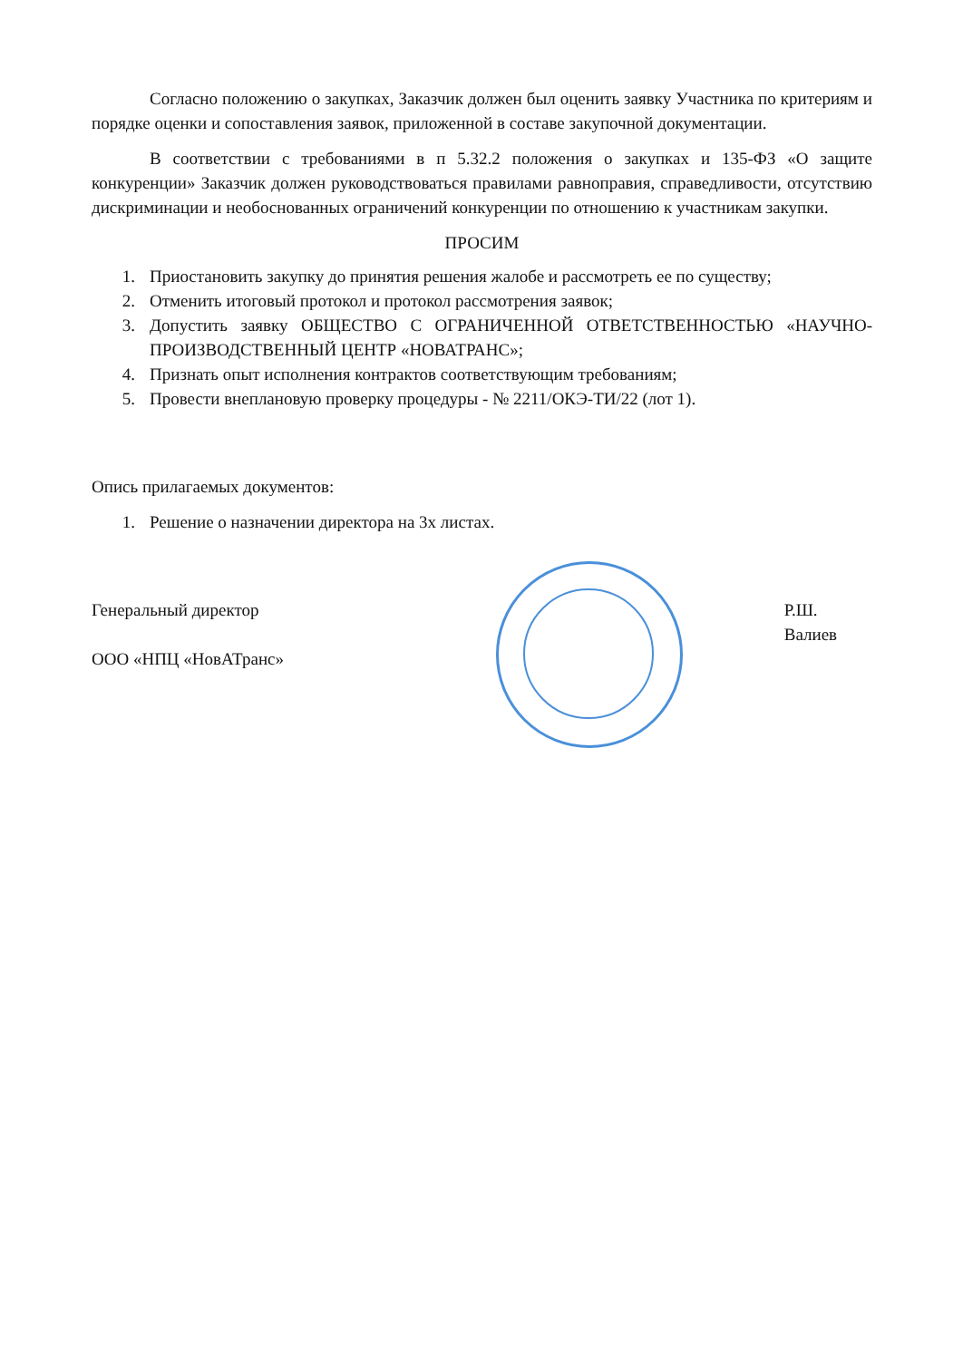Согласно положению о закупках, Заказчик должен был оценить заявку Участника по критериям и порядке оценки и сопоставления заявок, приложенной в составе закупочной документации.
В соответствии с требованиями в п 5.32.2 положения о закупках и 135-ФЗ «О защите конкуренции» Заказчик должен руководствоваться правилами равноправия, справедливости, отсутствию дискриминации и необоснованных ограничений конкуренции по отношению к участникам закупки.
ПРОСИМ
1. Приостановить закупку до принятия решения жалобе и рассмотреть ее по существу;
2. Отменить итоговый протокол и протокол рассмотрения заявок;
3. Допустить заявку ОБЩЕСТВО С ОГРАНИЧЕННОЙ ОТВЕТСТВЕННОСТЬЮ «НАУЧНО-ПРОИЗВОДСТВЕННЫЙ ЦЕНТР «НОВАТРАНС»;
4. Признать опыт исполнения контрактов соответствующим требованиям;
5. Провести внеплановую проверку процедуры - № 2211/ОКЭ-ТИ/22 (лот 1).
Опись прилагаемых документов:
1. Решение о назначении директора на 3х листах.
Генеральный директор
ООО «НПЦ «НовАТранс»
Р.Ш. Валиев